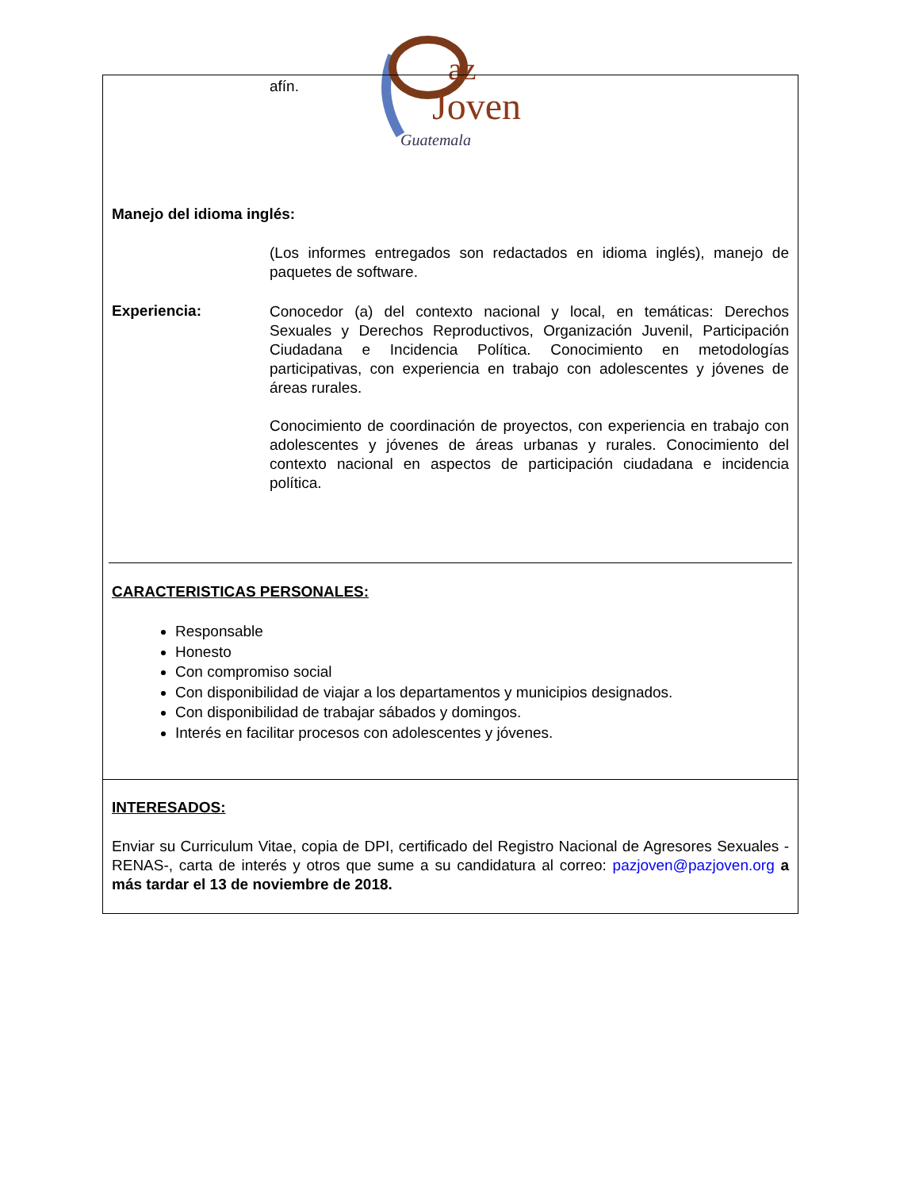az
Joven
Guatemala
afín.
Manejo del idioma inglés:
(Los informes entregados son redactados en idioma inglés), manejo de paquetes de software.
Experiencia:
Conocedor (a) del contexto nacional y local, en temáticas: Derechos Sexuales y Derechos Reproductivos, Organización Juvenil, Participación Ciudadana e Incidencia Política. Conocimiento en metodologías participativas, con experiencia en trabajo con adolescentes y jóvenes de áreas rurales.
Conocimiento de coordinación de proyectos, con experiencia en trabajo con adolescentes y jóvenes de áreas urbanas y rurales. Conocimiento del contexto nacional en aspectos de participación ciudadana e incidencia política.
CARACTERISTICAS PERSONALES:
Responsable
Honesto
Con compromiso social
Con disponibilidad de viajar a los departamentos y municipios designados.
Con disponibilidad de trabajar sábados y domingos.
Interés en facilitar procesos con adolescentes y jóvenes.
INTERESADOS:
Enviar su Curriculum Vitae, copia de DPI, certificado del Registro Nacional de Agresores Sexuales -RENAS-, carta de interés y otros que sume a su candidatura al correo: pazjoven@pazjoven.org a más tardar el 13 de noviembre de 2018.